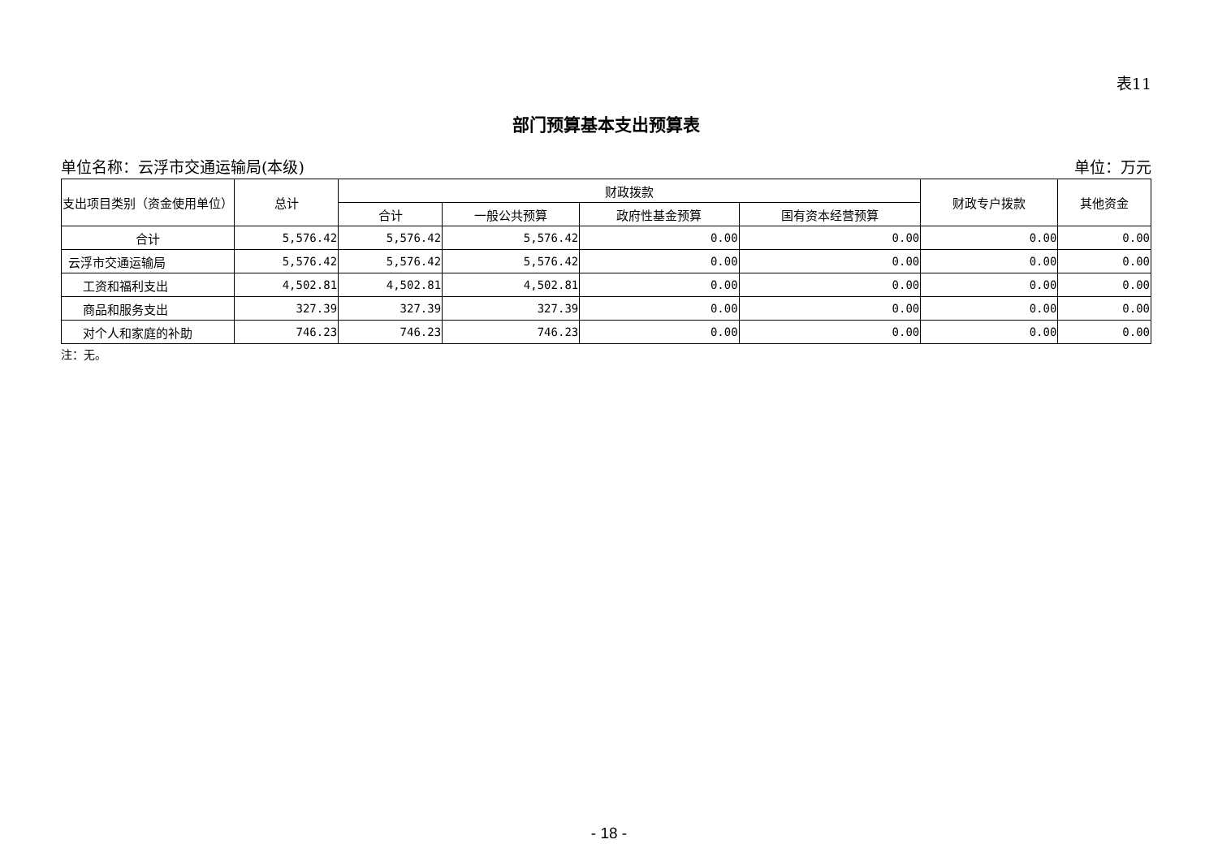表11
部门预算基本支出预算表
单位名称：云浮市交通运输局(本级) 单位：万元
| 支出项目类别（资金使用单位） | 总计 | 财政拨款 | | | | 财政专户拨款 | 其他资金 |
| --- | --- | --- | --- | --- | --- | --- | --- |
| | | 合计 | 一般公共预算 | 政府性基金预算 | 国有资本经营预算 | | |
| 合计 | 5,576.42 | 5,576.42 | 5,576.42 | 0.00 | 0.00 | 0.00 | 0.00 |
| 云浮市交通运输局 | 5,576.42 | 5,576.42 | 5,576.42 | 0.00 | 0.00 | 0.00 | 0.00 |
| 工资和福利支出 | 4,502.81 | 4,502.81 | 4,502.81 | 0.00 | 0.00 | 0.00 | 0.00 |
| 商品和服务支出 | 327.39 | 327.39 | 327.39 | 0.00 | 0.00 | 0.00 | 0.00 |
| 对个人和家庭的补助 | 746.23 | 746.23 | 746.23 | 0.00 | 0.00 | 0.00 | 0.00 |
注：无。
- 18 -